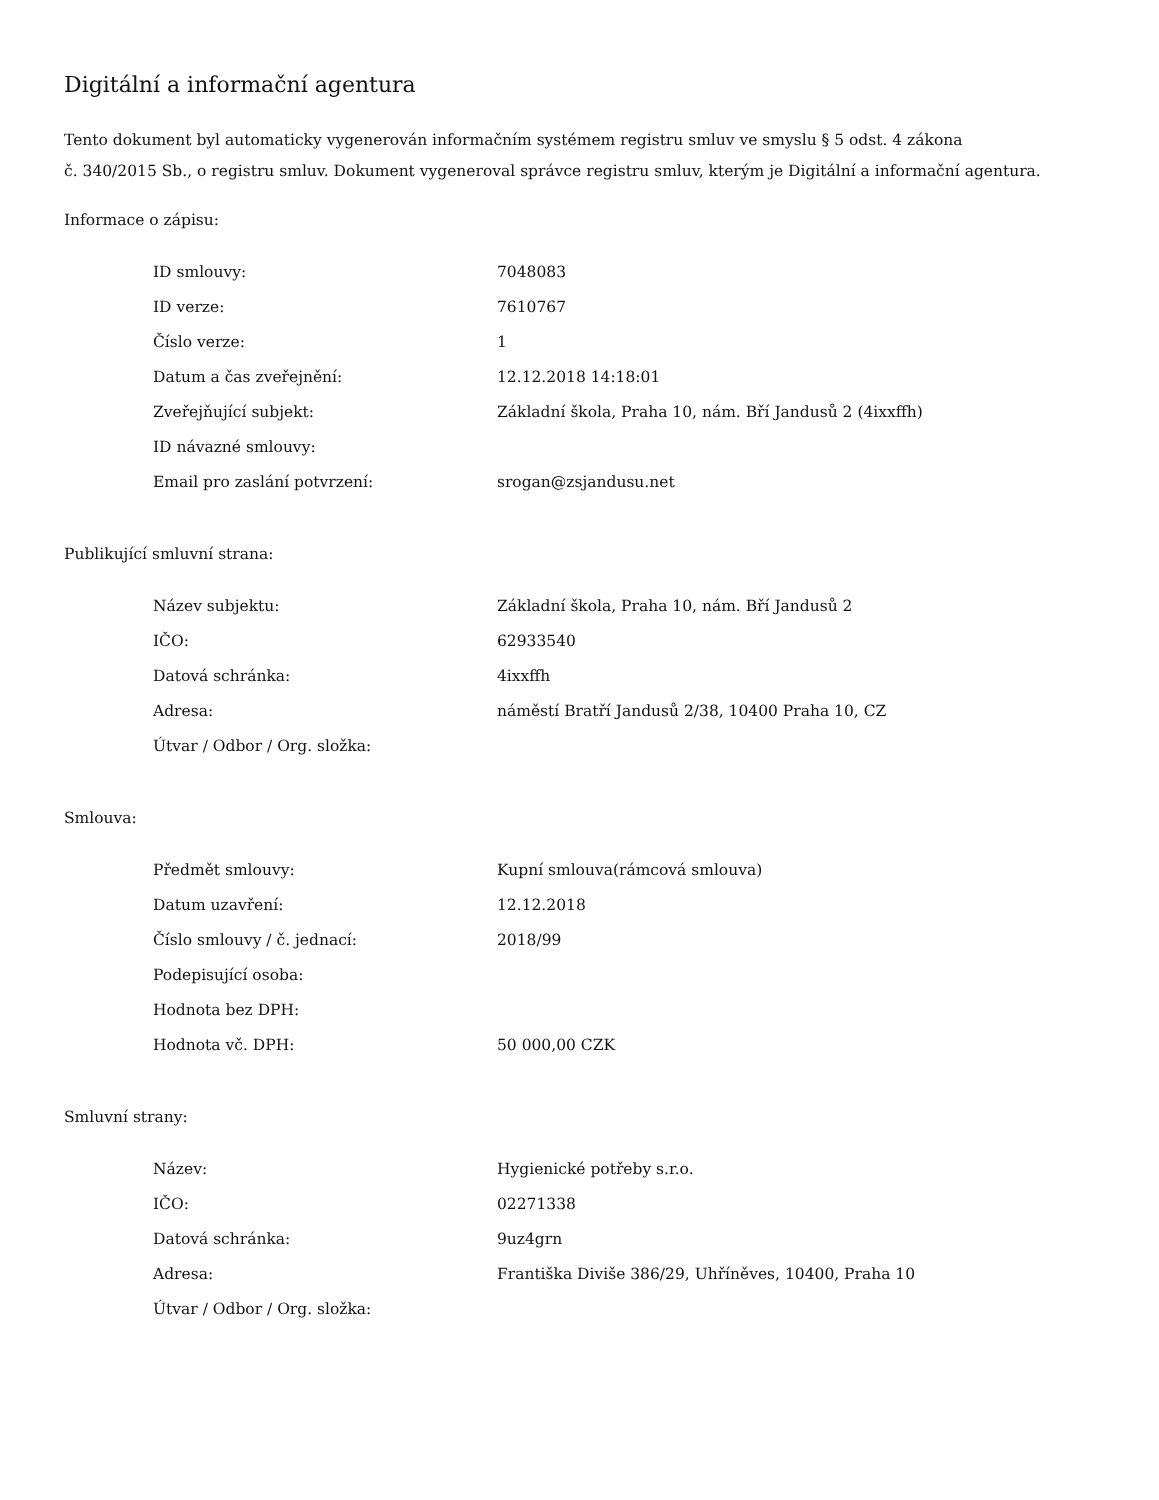Digitální a informační agentura
Tento dokument byl automaticky vygenerován informačním systémem registru smluv ve smyslu § 5 odst. 4 zákona
č. 340/2015 Sb., o registru smluv. Dokument vygeneroval správce registru smluv, kterým je Digitální a informační agentura.
Informace o zápisu:
| ID smlouvy: | 7048083 |
| ID verze: | 7610767 |
| Číslo verze: | 1 |
| Datum a čas zveřejnění: | 12.12.2018 14:18:01 |
| Zveřejňující subjekt: | Základní škola, Praha 10, nám. Bří Jandusů 2 (4ixxffh) |
| ID návazné smlouvy: | |
| Email pro zaslání potvrzení: | srogan@zsjandusu.net |
Publikující smluvní strana:
| Název subjektu: | Základní škola, Praha 10, nám. Bří Jandusů 2 |
| IČO: | 62933540 |
| Datová schránka: | 4ixxffh |
| Adresa: | náměstí Bratří Jandusů 2/38, 10400 Praha 10, CZ |
| Útvar / Odbor / Org. složka: | |
Smlouva:
| Předmět smlouvy: | Kupní smlouva(rámcová smlouva) |
| Datum uzavření: | 12.12.2018 |
| Číslo smlouvy / č. jednací: | 2018/99 |
| Podepisující osoba: | |
| Hodnota bez DPH: | |
| Hodnota vč. DPH: | 50 000,00 CZK |
Smluvní strany:
| Název: | Hygienické potřeby s.r.o. |
| IČO: | 02271338 |
| Datová schránka: | 9uz4grn |
| Adresa: | Františka Diviše 386/29, Uhříněves, 10400, Praha 10 |
| Útvar / Odbor / Org. složka: | |